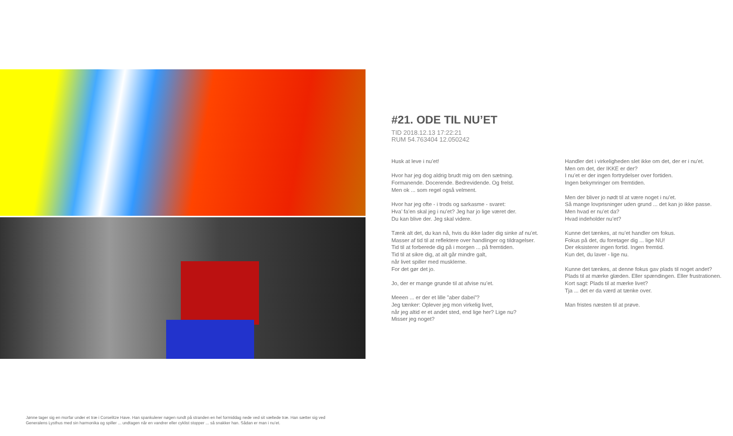#21. ODE TIL NU’ET
TID 2018.12.13 17:22:21
RUM 54.763404 12.050242
Husk at leve i nu’et!
Hvor har jeg dog aldrig brudt mig om den sætning.
Formanende. Docerende. Bedrevidende. Og frelst.
Men ok ... som regel også velment.
Hvor har jeg ofte - i trods og sarkasme - svaret:
Hva’ fa’en skal jeg i nu’et? Jeg har jo lige været der.
Du kan blive der. Jeg skal videre.
Tænk alt det, du kan nå, hvis du ikke lader dig sinke af nu’et.
Masser af tid til at reflektere over handlinger og tildragelser.
Tid til at forberede dig på i morgen ... på fremtiden.
Tid til at sikre dig, at alt går mindre galt,
når livet spiller med musklerne.
For det gør det jo.
Jo, der er mange grunde til at afvise nu’et.
Meeen ... er der et lille ”aber dabei”?
Jeg tænker: Oplever jeg mon virkelig livet,
når jeg altid er et andet sted, end lige her? Lige nu?
Misser jeg noget?
Handler det i virkeligheden slet ikke om det, der er i nu’et.
Men om det, der IKKE er der?
I nu’et er der ingen fortrydelser over fortiden.
Ingen bekymringer om fremtiden.
Men der bliver jo nødt til at være noget i nu’et.
Så mange lovprisninger uden grund ... det kan jo ikke passe.
Men hvad er nu’et da?
Hvad indeholder nu’et?
Kunne det tænkes, at nu’et handler om fokus.
Fokus på det, du foretager dig ... lige NU!
Der eksisterer ingen fortid. Ingen fremtid.
Kun det, du laver - lige nu.
Kunne det tænkes, at denne fokus gav plads til noget andet?
Plads til at mærke glæden. Eller spændingen. Eller frustrationen.
Kort sagt: Plads til at mærke livet?
Tja ... det er da værd at tænke over.
Man fristes næsten til at prøve.
Jønne tager sig en morfar under et træ i Corselitze Have. Han spankulerer nøgen rundt på stranden en hel formiddag nede ved sit væltede træ. Han sætter sig ved Generalens Lysthus med sin harmonika og spiller ... undtagen når en vandrer eller cyklist stopper ... så snakker han. Sådan er man i nu’et.